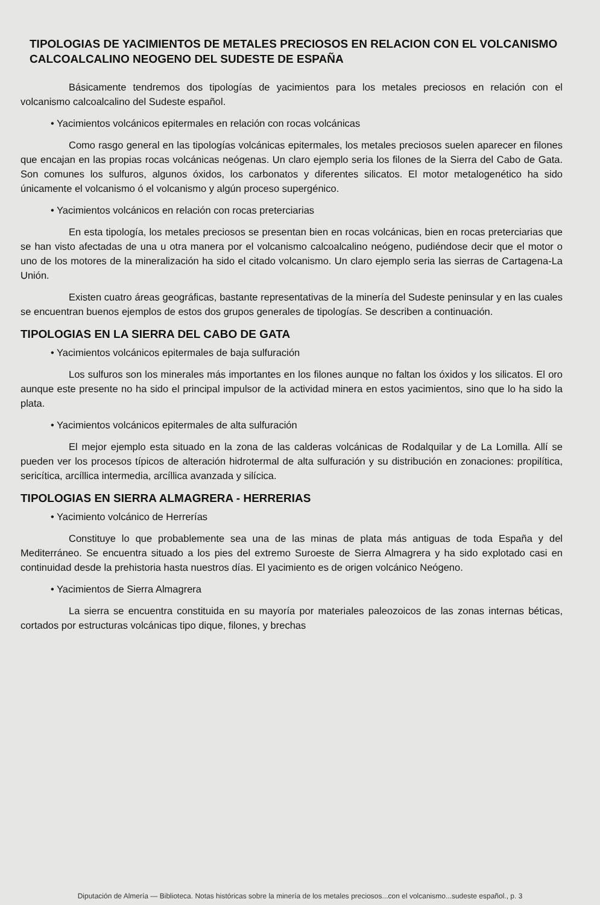TIPOLOGIAS DE YACIMIENTOS DE METALES PRECIOSOS EN RELACION CON EL VOLCANISMO CALCOALCALINO NEOGENO DEL SUDESTE DE ESPAÑA
Básicamente tendremos dos tipologías de yacimientos para los metales preciosos en relación con el volcanismo calcoalcalino del Sudeste español.
• Yacimientos volcánicos epitermales en relación con rocas volcánicas
Como rasgo general en las tipologías volcánicas epitermales, los metales preciosos suelen aparecer en filones que encajan en las propias rocas volcánicas neógenas. Un claro ejemplo seria los filones de la Sierra del Cabo de Gata. Son comunes los sulfuros, algunos óxidos, los carbonatos y diferentes silicatos. El motor metalogenético ha sido únicamente el volcanismo ó el volcanismo y algún proceso supergénico.
• Yacimientos volcánicos en relación con rocas preterciarias
En esta tipología, los metales preciosos se presentan bien en rocas volcánicas, bien en rocas preterciarias que se han visto afectadas de una u otra manera por el volcanismo calcoalcalino neógeno, pudiéndose decir que el motor o uno de los motores de la mineralización ha sido el citado volcanismo. Un claro ejemplo seria las sierras de Cartagena-La Unión.
Existen cuatro áreas geográficas, bastante representativas de la minería del Sudeste peninsular y en las cuales se encuentran buenos ejemplos de estos dos grupos generales de tipologías. Se describen a continuación.
TIPOLOGIAS EN LA SIERRA DEL CABO DE GATA
• Yacimientos volcánicos epitermales de baja sulfuración
Los sulfuros son los minerales más importantes en los filones aunque no faltan los óxidos y los silicatos. El oro aunque este presente no ha sido el principal impulsor de la actividad minera en estos yacimientos, sino que lo ha sido la plata.
• Yacimientos volcánicos epitermales de alta sulfuración
El mejor ejemplo esta situado en la zona de las calderas volcánicas de Rodalquilar y de La Lomilla. Allí se pueden ver los procesos típicos de alteración hidrotermal de alta sulfuración y su distribución en zonaciones: propilítica, sericítica, arcíllica intermedia, arcíllica avanzada y silícica.
TIPOLOGIAS EN SIERRA ALMAGRERA - HERRERIAS
• Yacimiento volcánico de Herrerías
Constituye lo que probablemente sea una de las minas de plata más antiguas de toda España y del Mediterráneo. Se encuentra situado a los pies del extremo Suroeste de Sierra Almagrera y ha sido explotado casi en continuidad desde la prehistoria hasta nuestros días. El yacimiento es de origen volcánico Neógeno.
• Yacimientos de Sierra Almagrera
La sierra se encuentra constituida en su mayoría por materiales paleozoicos de las zonas internas béticas, cortados por estructuras volcánicas tipo dique, filones, y brechas
Diputación de Almería — Biblioteca. Notas históricas sobre la minería de los metales preciosos...con el volcanismo...sudeste español., p. 3